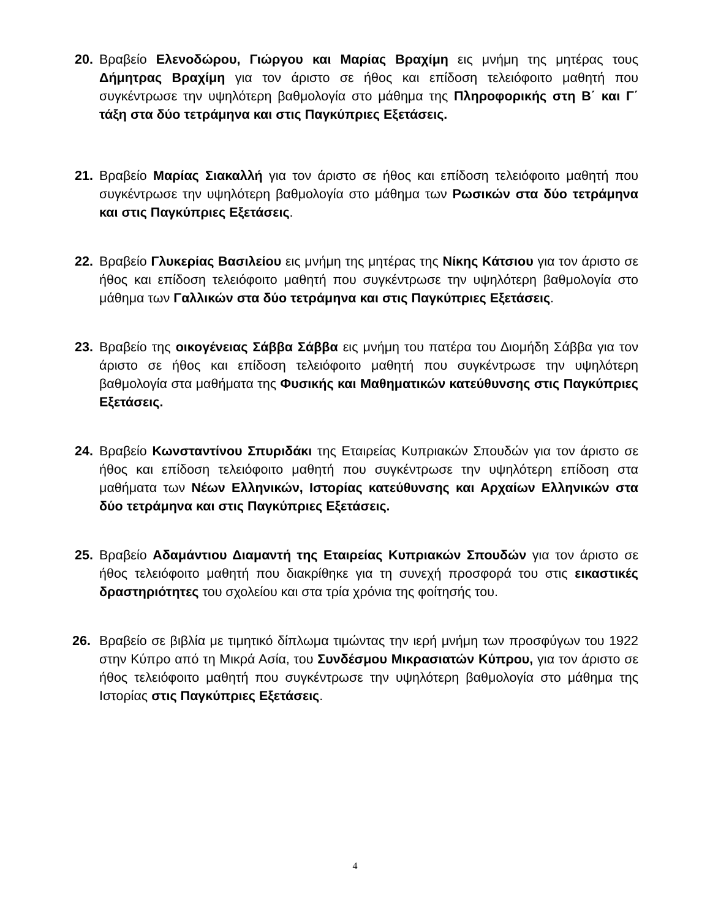20. Βραβείο Ελενοδώρου, Γιώργου και Μαρίας Βραχίμη εις μνήμη της μητέρας τους Δήμητρας Βραχίμη για τον άριστο σε ήθος και επίδοση τελειόφοιτο μαθητή που συγκέντρωσε την υψηλότερη βαθμολογία στο μάθημα της Πληροφορικής στη Β΄ και Γ΄ τάξη στα δύο τετράμηνα και στις Παγκύπριες Εξετάσεις.
21. Βραβείο Μαρίας Σιακαλλή για τον άριστο σε ήθος και επίδοση τελειόφοιτο μαθητή που συγκέντρωσε την υψηλότερη βαθμολογία στο μάθημα των Ρωσικών στα δύο τετράμηνα και στις Παγκύπριες Εξετάσεις.
22. Βραβείο Γλυκερίας Βασιλείου εις μνήμη της μητέρας της Νίκης Κάτσιου για τον άριστο σε ήθος και επίδοση τελειόφοιτο μαθητή που συγκέντρωσε την υψηλότερη βαθμολογία στο μάθημα των Γαλλικών στα δύο τετράμηνα και στις Παγκύπριες Εξετάσεις.
23. Βραβείο της οικογένειας Σάββα Σάββα εις μνήμη του πατέρα του Διομήδη Σάββα για τον άριστο σε ήθος και επίδοση τελειόφοιτο μαθητή που συγκέντρωσε την υψηλότερη βαθμολογία στα μαθήματα της Φυσικής και Μαθηματικών κατεύθυνσης στις Παγκύπριες Εξετάσεις.
24. Βραβείο Κωνσταντίνου Σπυριδάκι της Εταιρείας Κυπριακών Σπουδών για τον άριστο σε ήθος και επίδοση τελειόφοιτο μαθητή που συγκέντρωσε την υψηλότερη επίδοση στα μαθήματα των Νέων Ελληνικών, Ιστορίας κατεύθυνσης και Αρχαίων Ελληνικών στα δύο τετράμηνα και στις Παγκύπριες Εξετάσεις.
25. Βραβείο Αδαμάντιου Διαμαντή της Εταιρείας Κυπριακών Σπουδών για τον άριστο σε ήθος τελειόφοιτο μαθητή που διακρίθηκε για τη συνεχή προσφορά του στις εικαστικές δραστηριότητες του σχολείου και στα τρία χρόνια της φοίτησής του.
26. Βραβείο σε βιβλία με τιμητικό δίπλωμα τιμώντας την ιερή μνήμη των προσφύγων του 1922 στην Κύπρο από τη Μικρά Ασία, του Συνδέσμου Μικρασιατών Κύπρου, για τον άριστο σε ήθος τελειόφοιτο μαθητή που συγκέντρωσε την υψηλότερη βαθμολογία στο μάθημα της Ιστορίας στις Παγκύπριες Εξετάσεις.
4